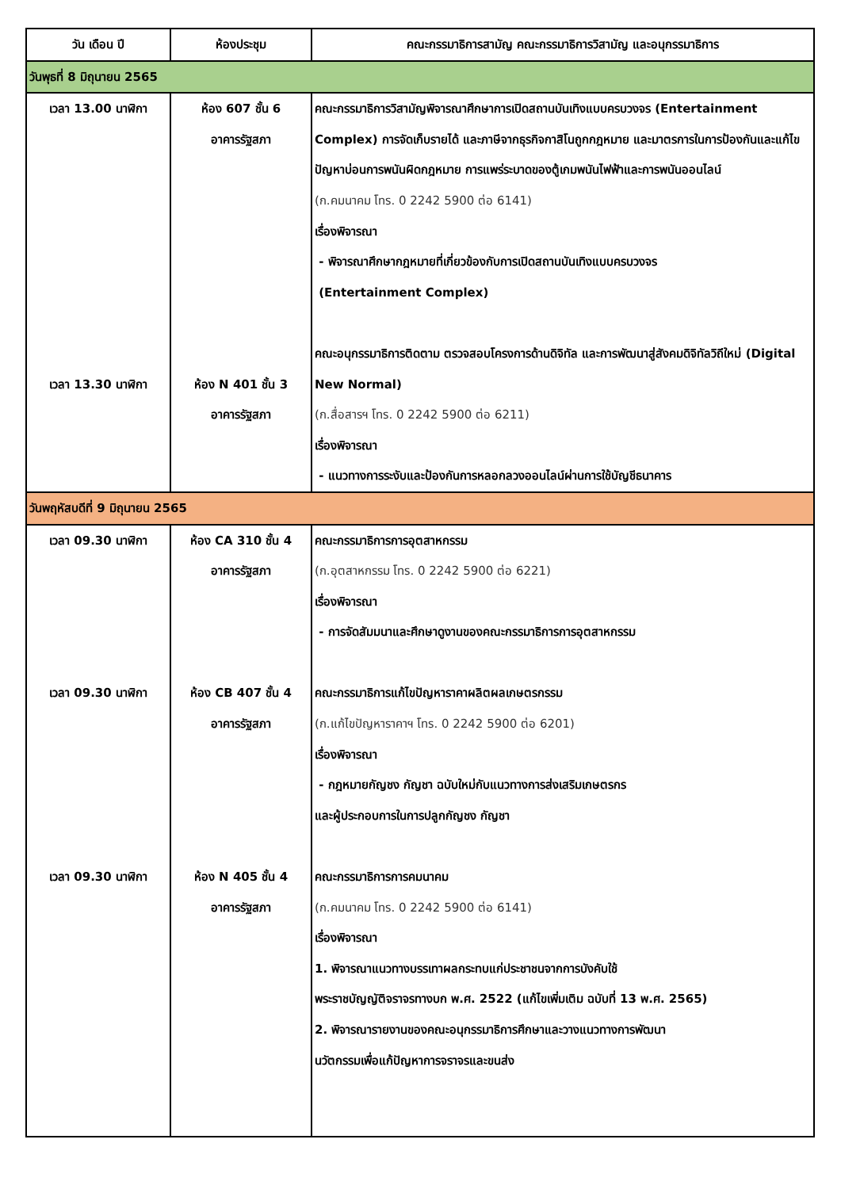| วัน เดือน ปี | ห้องประชุม | คณะกรรมาธิการสามัญ คณะกรรมาธิการวิสามัญ และอนุกรรมาธิการ |
| --- | --- | --- |
| วันพุธที่ 8 มิถุนายน 2565 | | |
| เวลา 13.00 นาฬิกา เวลา 13.30 นาฬิกา | ห้อง 607 ชั้น 6 อาคารรัฐสภา ห้อง N 401 ชั้น 3 อาคารรัฐสภา | คณะกรรมาธิการวิสามัญพิจารณาศึกษาการเปิดสถานบันเทิงแบบครบวงจร (Entertainment Complex) การจัดเก็บรายได้ และภาษีจากธุรกิจกาสิโนถูกกฎหมาย และมาตรการในการป้องกันและแก้ไขปัญหาบ่อนการพนันผิดกฎหมาย การแพร่ระบาดของตู้เกมพนันไฟฟ้าและการพนันออนไลน์ (ก.คมนาคม โทร. 0 2242 5900 ต่อ 6141) เรื่องพิจารณา - พิจารณาศึกษากฎหมายที่เกี่ยวข้องกับการเปิดสถานบันเทิงแบบครบวงจร (Entertainment Complex) คณะอนุกรรมาธิการติดตาม ตรวจสอบโครงการด้านดิจิทัล และการพัฒนาสู่สังคมดิจิทัลวิถีใหม่ (Digital New Normal) (ก.สื่อสารฯ โทร. 0 2242 5900 ต่อ 6211) เรื่องพิจารณา - แนวทางการระงับและป้องกันการหลอกลวงออนไลน์ผ่านการใช้บัญชีธนาคาร |
| วันพฤหัสบดีที่ 9 มิถุนายน 2565 | | |
| เวลา 09.30 นาฬิกา เวลา 09.30 นาฬิกา เวลา 09.30 นาฬิกา | ห้อง CA 310 ชั้น 4 อาคารรัฐสภา ห้อง CB 407 ชั้น 4 อาคารรัฐสภา ห้อง N 405 ชั้น 4 อาคารรัฐสภา | คณะกรรมาธิการการอุตสาหกรรม (ก.อุตสาหกรรม โทร. 0 2242 5900 ต่อ 6221) เรื่องพิจารณา - การจัดสัมมนาและศึกษาดูงานของคณะกรรมาธิการการอุตสาหกรรม คณะกรรมาธิการแก้ไขปัญหาราคาผลิตผลเกษตรกรรม (ก.แก้ไขปัญหาราคาฯ โทร. 0 2242 5900 ต่อ 6201) เรื่องพิจารณา - กฎหมายกัญชง กัญชา ฉบับใหม่กับแนวทางการส่งเสริมเกษตรกร และผู้ประกอบการในการปลูกกัญชง กัญชา คณะกรรมาธิการการคมนาคม (ก.คมนาคม โทร. 0 2242 5900 ต่อ 6141) เรื่องพิจารณา 1. พิจารณาแนวทางบรรเทาผลกระทบแก่ประชาชนจากการบังคับใช้ พระราชบัญญัติจราจรทางบก พ.ศ. 2522 (แก้ไขเพิ่มเติม ฉบับที่ 13 พ.ศ. 2565) 2. พิจารณารายงานของคณะอนุกรรมาธิการศึกษาและวางแนวทางการพัฒนา นวัตกรรมเพื่อแก้ปัญหาการจราจรและขนส่ง |